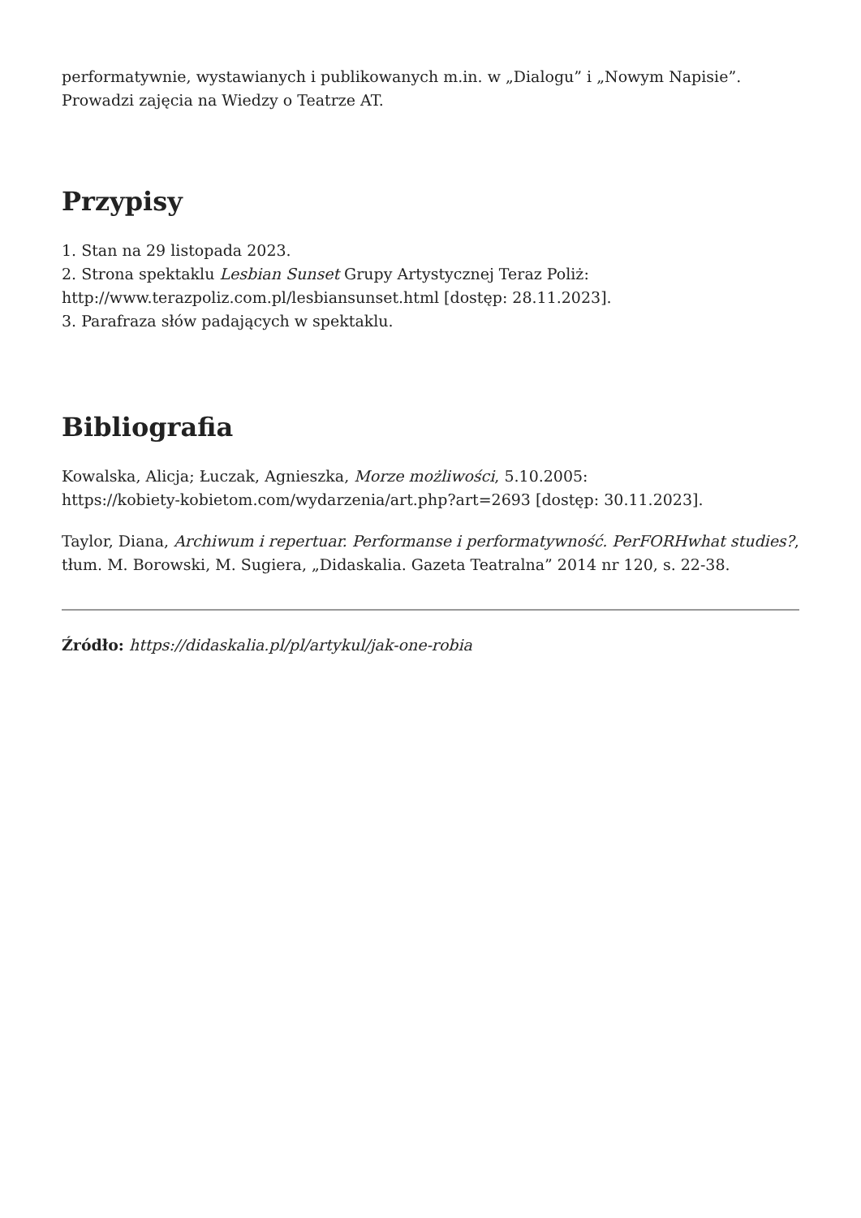performatywnie, wystawianych i publikowanych m.in. w „Dialogu” i „Nowym Napisie”.
Prowadzi zajęcia na Wiedzy o Teatrze AT.
Przypisy
1. Stan na 29 listopada 2023.
2. Strona spektaklu Lesbian Sunset Grupy Artystycznej Teraz Poliż:
http://www.terazpoliz.com.pl/lesbiansunset.html [dostęp: 28.11.2023].
3. Parafraza słów padających w spektaklu.
Bibliografia
Kowalska, Alicja; Łuczak, Agnieszka, Morze możliwości, 5.10.2005:
https://kobiety-kobietom.com/wydarzenia/art.php?art=2693 [dostęp: 30.11.2023].
Taylor, Diana, Archiwum i repertuar. Performanse i performatywność. PerFORHwhat studies?, tłum. M. Borowski, M. Sugiera, „Didaskalia. Gazeta Teatralna” 2014 nr 120, s. 22-38.
Źródło: https://didaskalia.pl/pl/artykul/jak-one-robia